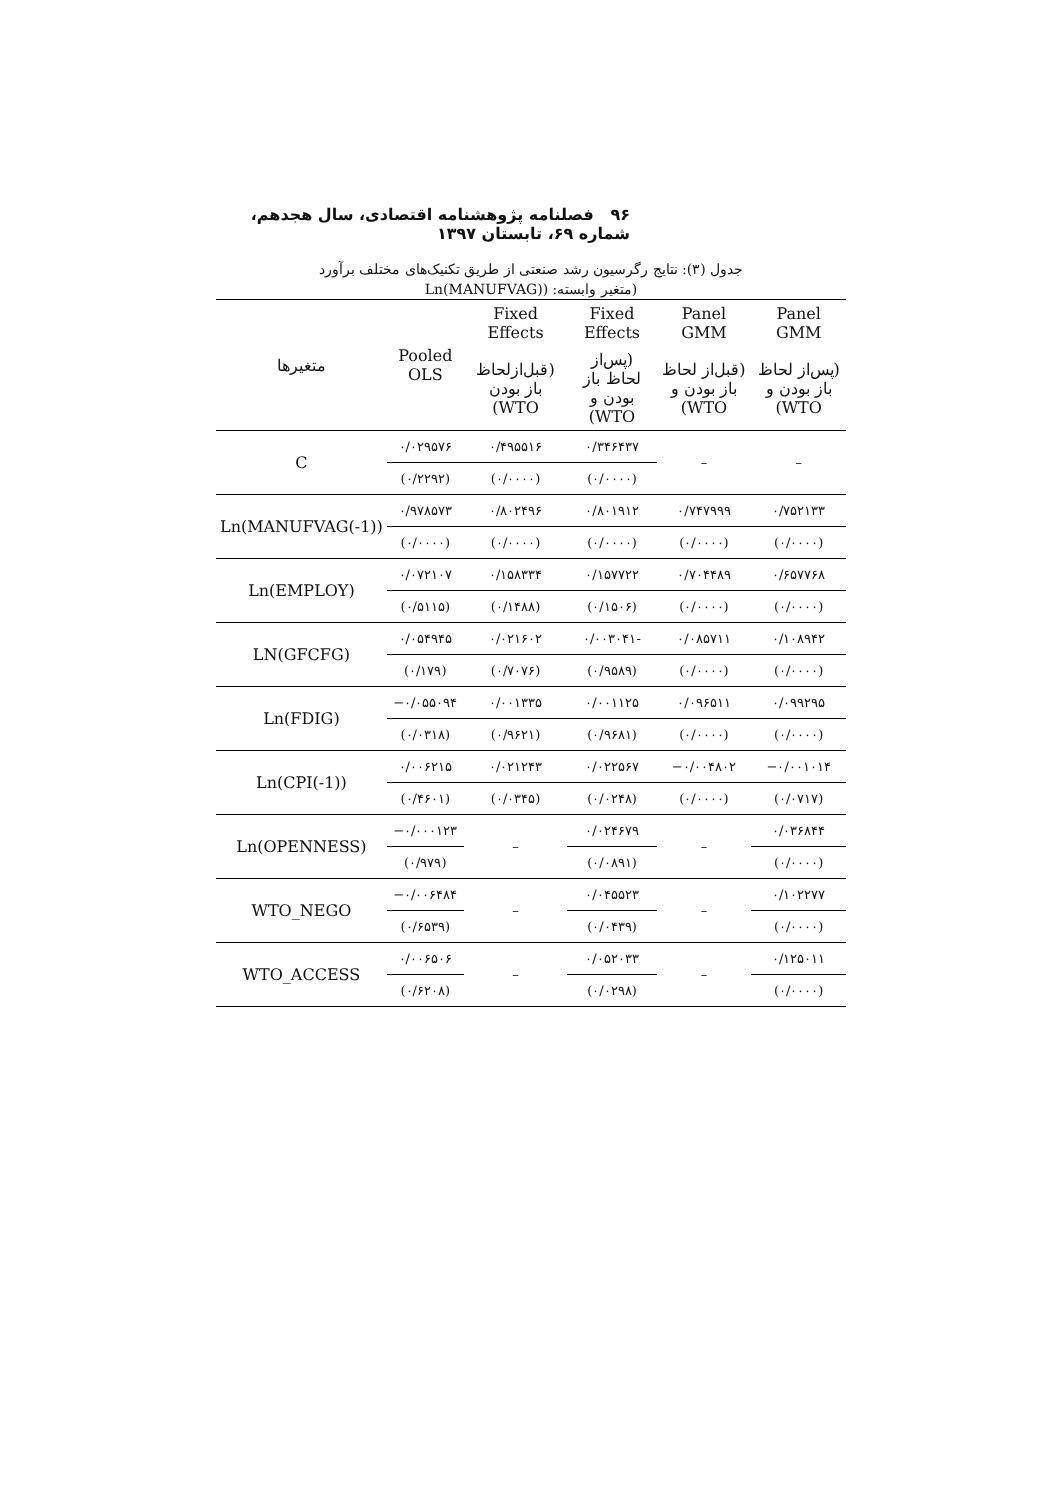۹۶ فصلنامه پژوهشنامه اقتصادی، سال هجدهم، شماره ۶۹، تابستان ۱۳۹۷
جدول (۳): نتایج رگرسیون رشد صنعتی از طریق تکنیک‌های مختلف برآورد
(متغیر وابسته: (Ln(MANUFVAG)
| متغیرها | Pooled OLS | Fixed Effects | Fixed Effects | Panel GMM | Panel GMM |
| --- | --- | --- | --- | --- | --- |
| | | (قبل‌ازلحاظ باز بودن WTO) | (پس‌از لحاظ باز بودن و WTO) | (قبل‌از لحاظ باز بودن و WTO) | (پس‌از لحاظ باز بودن و WTO) |
| C | ۰/۰۲۹۵۷۶ | ۰/۴۹۵۵۱۶ | ۰/۳۴۶۴۳۷ | – | – |
| | (۰/۲۲۹۲) | (۰/۰۰۰۰) | (۰/۰۰۰۰) | | |
| Ln(MANUFVAG(-1)) | ۰/۹۷۸۵۷۳ | ۰/۸۰۲۴۹۶ | ۰/۸۰۱۹۱۲ | ۰/۷۴۷۹۹۹ | ۰/۷۵۲۱۳۳ |
| | (۰/۰۰۰۰) | (۰/۰۰۰۰) | (۰/۰۰۰۰) | (۰/۰۰۰۰) | (۰/۰۰۰۰) |
| Ln(EMPLOY) | ۰/۰۷۲۱۰۷ | ۰/۱۵۸۳۳۴ | ۰/۱۵۷۷۲۲ | ۰/۷۰۴۴۸۹ | ۰/۶۵۷۷۶۸ |
| | (۰/۵۱۱۵) | (۰/۱۴۸۸) | (۰/۱۵۰۶) | (۰/۰۰۰۰) | (۰/۰۰۰۰) |
| LN(GFCFG) | ۰/۰۵۴۹۴۵ | ۰/۰۲۱۶۰۲ | ۰/۰۰۳۰۴۱- | ۰/۰۸۵۷۱۱ | ۰/۱۰۸۹۴۲ |
| | (۰/۱۷۹) | (۰/۷۰۷۶) | (۰/۹۵۸۹) | (۰/۰۰۰۰) | (۰/۰۰۰۰) |
| Ln(FDIG) | −۰/۰۵۵۰۹۴ | ۰/۰۰۱۳۳۵ | ۰/۰۰۱۱۲۵ | ۰/۰۹۶۵۱۱ | ۰/۰۹۹۲۹۵ |
| | (۰/۰۳۱۸) | (۰/۹۶۲۱) | (۰/۹۶۸۱) | (۰/۰۰۰۰) | (۰/۰۰۰۰) |
| Ln(CPI(-1)) | ۰/۰۰۶۲۱۵ | ۰/۰۲۱۲۴۳ | ۰/۰۲۲۵۶۷ | −۰/۰۰۴۸۰۲ | −۰/۰۰۱۰۱۴ |
| | (۰/۴۶۰۱) | (۰/۰۳۴۵) | (۰/۰۲۴۸) | (۰/۰۰۰۰) | (۰/۰۷۱۷) |
| Ln(OPENNESS) | −۰/۰۰۰۱۲۳ | – | ۰/۰۲۴۶۷۹ | – | ۰/۰۳۶۸۴۴ |
| | (۰/۹۷۹) | | (۰/۰۸۹۱) | | (۰/۰۰۰۰) |
| WTO_NEGO | −۰/۰۰۶۴۸۴ | – | ۰/۰۴۵۵۲۳ | – | ۰/۱۰۲۲۷۷ |
| | (۰/۶۵۳۹) | | (۰/۰۴۳۹) | | (۰/۰۰۰۰) |
| WTO_ACCESS | ۰/۰۰۶۵۰۶ | – | ۰/۰۵۲۰۳۳ | – | ۰/۱۲۵۰۱۱ |
| | (۰/۶۲۰۸) | | (۰/۰۲۹۸) | | (۰/۰۰۰۰) |